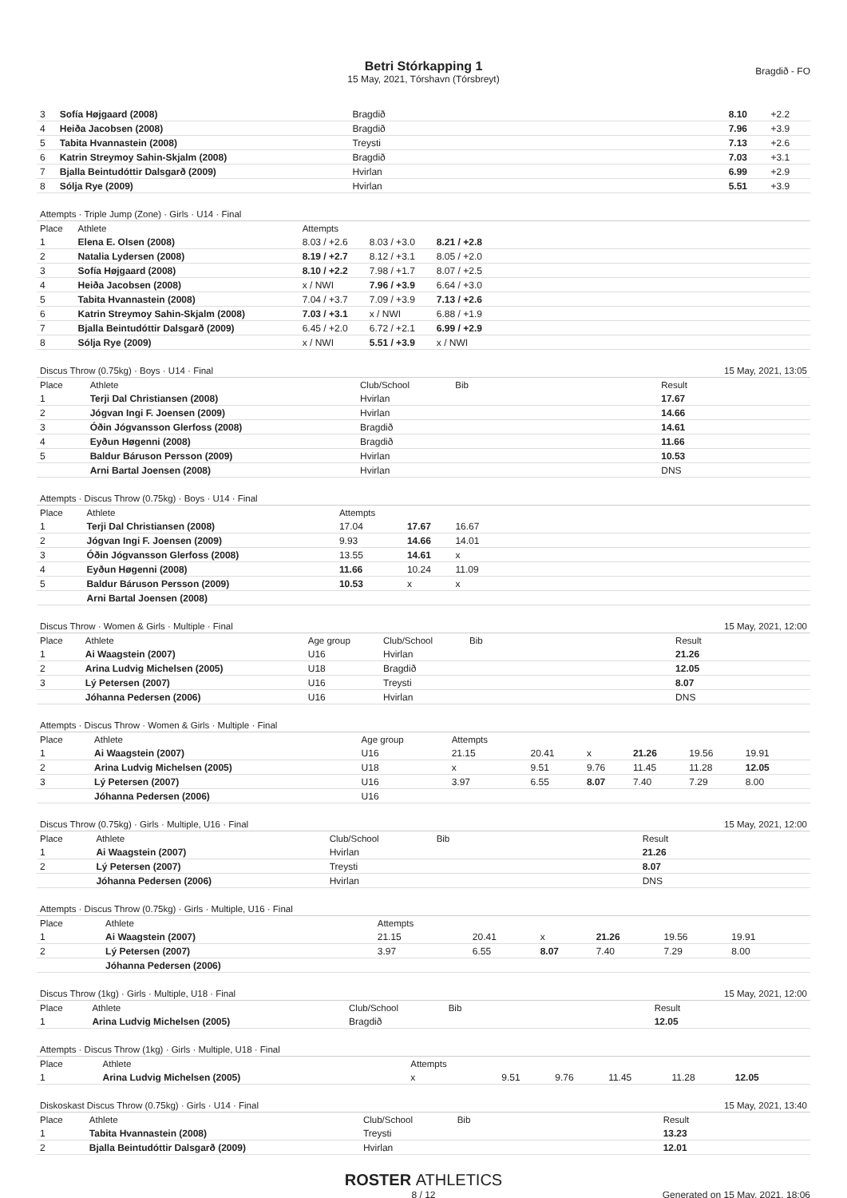Betri Stórkapping 1
15 May, 2021, Tórshavn (Tórsbreyt)
Bragdið - FO
| 3 | Sofía Højgaard (2008) | Bragdið | | 8.10 | +2.2 |
| 4 | Heiða Jacobsen (2008) | Bragdið | | 7.96 | +3.9 |
| 5 | Tabita Hvannastein (2008) | Treysti | | 7.13 | +2.6 |
| 6 | Katrin Streymoy Sahin-Skjalm (2008) | Bragdið | | 7.03 | +3.1 |
| 7 | Bjalla Beintudóttir Dalsgarð (2009) | Hvirlan | | 6.99 | +2.9 |
| 8 | Sólja Rye (2009) | Hvirlan | | 5.51 | +3.9 |
| Attempts · Triple Jump (Zone) · Girls · U14 · Final | | | | | |
| Place | Athlete | Attempts | | | |
| 1 | Elena E. Olsen (2008) | 8.03 / +2.6 | 8.03 / +3.0 | 8.21 / +2.8 | |
| 2 | Natalia Lydersen (2008) | 8.19 / +2.7 | 8.12 / +3.1 | 8.05 / +2.0 | |
| 3 | Sofía Højgaard (2008) | 8.10 / +2.2 | 7.98 / +1.7 | 8.07 / +2.5 | |
| 4 | Heiða Jacobsen (2008) | x / NWI | 7.96 / +3.9 | 6.64 / +3.0 | |
| 5 | Tabita Hvannastein (2008) | 7.04 / +3.7 | 7.09 / +3.9 | 7.13 / +2.6 | |
| 6 | Katrin Streymoy Sahin-Skjalm (2008) | 7.03 / +3.1 | x / NWI | 6.88 / +1.9 | |
| 7 | Bjalla Beintudóttir Dalsgarð (2009) | 6.45 / +2.0 | 6.72 / +2.1 | 6.99 / +2.9 | |
| 8 | Sólja Rye (2009) | x / NWI | 5.51 / +3.9 | x / NWI | |
| Discus Throw (0.75kg) · Boys · U14 · Final | | | | 15 May, 2021, 13:05 | |
| Place | Athlete | Club/School | Bib | Result | |
| 1 | Terji Dal Christiansen (2008) | Hvirlan | | 17.67 | |
| 2 | Jógvan Ingi F. Joensen (2009) | Hvirlan | | 14.66 | |
| 3 | Óðin Jógvansson Glerfoss (2008) | Bragdið | | 14.61 | |
| 4 | Eyðun Høgenni (2008) | Bragdið | | 11.66 | |
| 5 | Baldur Báruson Persson (2009) | Hvirlan | | 10.53 | |
| | Arni Bartal Joensen (2008) | Hvirlan | | DNS | |
| Attempts · Discus Throw (0.75kg) · Boys · U14 · Final | | | | | |
| Place | Athlete | Attempts | | | |
| 1 | Terji Dal Christiansen (2008) | 17.04 | 17.67 | 16.67 | |
| 2 | Jógvan Ingi F. Joensen (2009) | 9.93 | 14.66 | 14.01 | |
| 3 | Óðin Jógvansson Glerfoss (2008) | 13.55 | 14.61 | x | |
| 4 | Eyðun Høgenni (2008) | 11.66 | 10.24 | 11.09 | |
| 5 | Baldur Báruson Persson (2009) | 10.53 | x | x | |
| | Arni Bartal Joensen (2008) | | | | |
| Discus Throw · Women & Girls · Multiple · Final | | | | | 15 May, 2021, 12:00 | |
| Place | Athlete | Age group | Club/School | Bib | Result | |
| 1 | Ai Waagstein (2007) | U16 | Hvirlan | | 21.26 | |
| 2 | Arina Ludvig Michelsen (2005) | U18 | Bragdið | | 12.05 | |
| 3 | Lý Petersen (2007) | U16 | Treysti | | 8.07 | |
| | Jóhanna Pedersen (2006) | U16 | Hvirlan | | DNS | |
| Attempts · Discus Throw · Women & Girls · Multiple · Final | | | | | | | | | |
| Place | Athlete | Age group | Attempts | | | | | | |
| 1 | Ai Waagstein (2007) | U16 | 21.15 | 20.41 | x | 21.26 | 19.56 | 19.91 | |
| 2 | Arina Ludvig Michelsen (2005) | U18 | x | 9.51 | 9.76 | 11.45 | 11.28 | 12.05 | |
| 3 | Lý Petersen (2007) | U16 | 3.97 | 6.55 | 8.07 | 7.40 | 7.29 | 8.00 | |
| | Jóhanna Pedersen (2006) | U16 | | | | | | | |
| Discus Throw (0.75kg) · Girls · Multiple, U16 · Final | | | | 15 May, 2021, 12:00 | |
| Place | Athlete | Club/School | Bib | Result | |
| 1 | Ai Waagstein (2007) | Hvirlan | | 21.26 | |
| 2 | Lý Petersen (2007) | Treysti | | 8.07 | |
| | Jóhanna Pedersen (2006) | Hvirlan | | DNS | |
| Attempts · Discus Throw (0.75kg) · Girls · Multiple, U16 · Final | | | | | | | | |
| Place | Athlete | Attempts | | | | | | |
| 1 | Ai Waagstein (2007) | 21.15 | 20.41 | x | 21.26 | 19.56 | 19.91 | |
| 2 | Lý Petersen (2007) | 3.97 | 6.55 | 8.07 | 7.40 | 7.29 | 8.00 | |
| | Jóhanna Pedersen (2006) | | | | | | | |
| Discus Throw (1kg) · Girls · Multiple, U18 · Final | | | | 15 May, 2021, 12:00 | |
| Place | Athlete | Club/School | Bib | Result | |
| 1 | Arina Ludvig Michelsen (2005) | Bragdið | | 12.05 | |
| Attempts · Discus Throw (1kg) · Girls · Multiple, U18 · Final | | | | | | | | |
| Place | Athlete | Attempts | | | | | | |
| 1 | Arina Ludvig Michelsen (2005) | x | 9.51 | 9.76 | 11.45 | 11.28 | 12.05 | |
| Diskoskast Discus Throw (0.75kg) · Girls · U14 · Final | | | | 15 May, 2021, 13:40 | |
| Place | Athlete | Club/School | Bib | Result | |
| 1 | Tabita Hvannastein (2008) | Treysti | | 13.23 | |
| 2 | Bjalla Beintudóttir Dalsgarð (2009) | Hvirlan | | 12.01 | |
ROSTER ATHLETICS
8 / 12
Generated on 15 May, 2021, 18:06